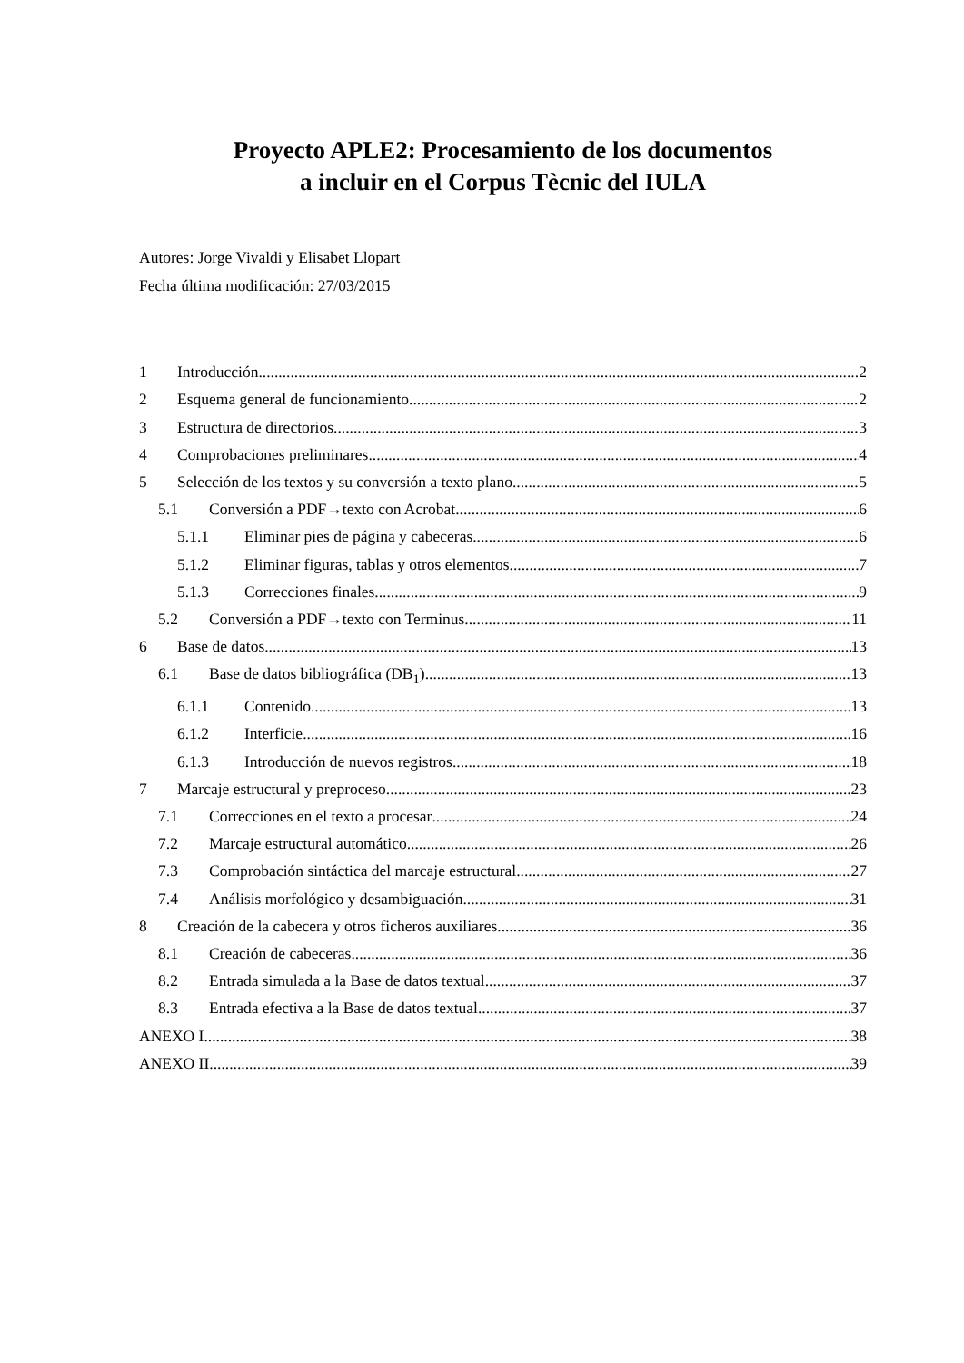Proyecto APLE2: Procesamiento de los documentos
a incluir en el Corpus Tècnic del IULA
Autores: Jorge Vivaldi y Elisabet Llopart
Fecha última modificación: 27/03/2015
1 Introducción 2
2 Esquema general de funcionamiento 2
3 Estructura de directorios 3
4 Comprobaciones preliminares 4
5 Selección de los textos y su conversión a texto plano 5
5.1 Conversión a PDF→texto con Acrobat 6
5.1.1 Eliminar pies de página y cabeceras 6
5.1.2 Eliminar figuras, tablas y otros elementos 7
5.1.3 Correcciones finales 9
5.2 Conversión a PDF→texto con Terminus 11
6 Base de datos 13
6.1 Base de datos bibliográfica (DB<sub>1</sub>) 13
6.1.1 Contenido 13
6.1.2 Interficie 16
6.1.3 Introducción de nuevos registros 18
7 Marcaje estructural y preproceso 23
7.1 Correcciones en el texto a procesar 24
7.2 Marcaje estructural automático 26
7.3 Comprobación sintáctica del marcaje estructural 27
7.4 Análisis morfológico y desambiguación 31
8 Creación de la cabecera y otros ficheros auxiliares 36
8.1 Creación de cabeceras 36
8.2 Entrada simulada a la Base de datos textual 37
8.3 Entrada efectiva a la Base de datos textual 37
ANEXO I 38
ANEXO II 39